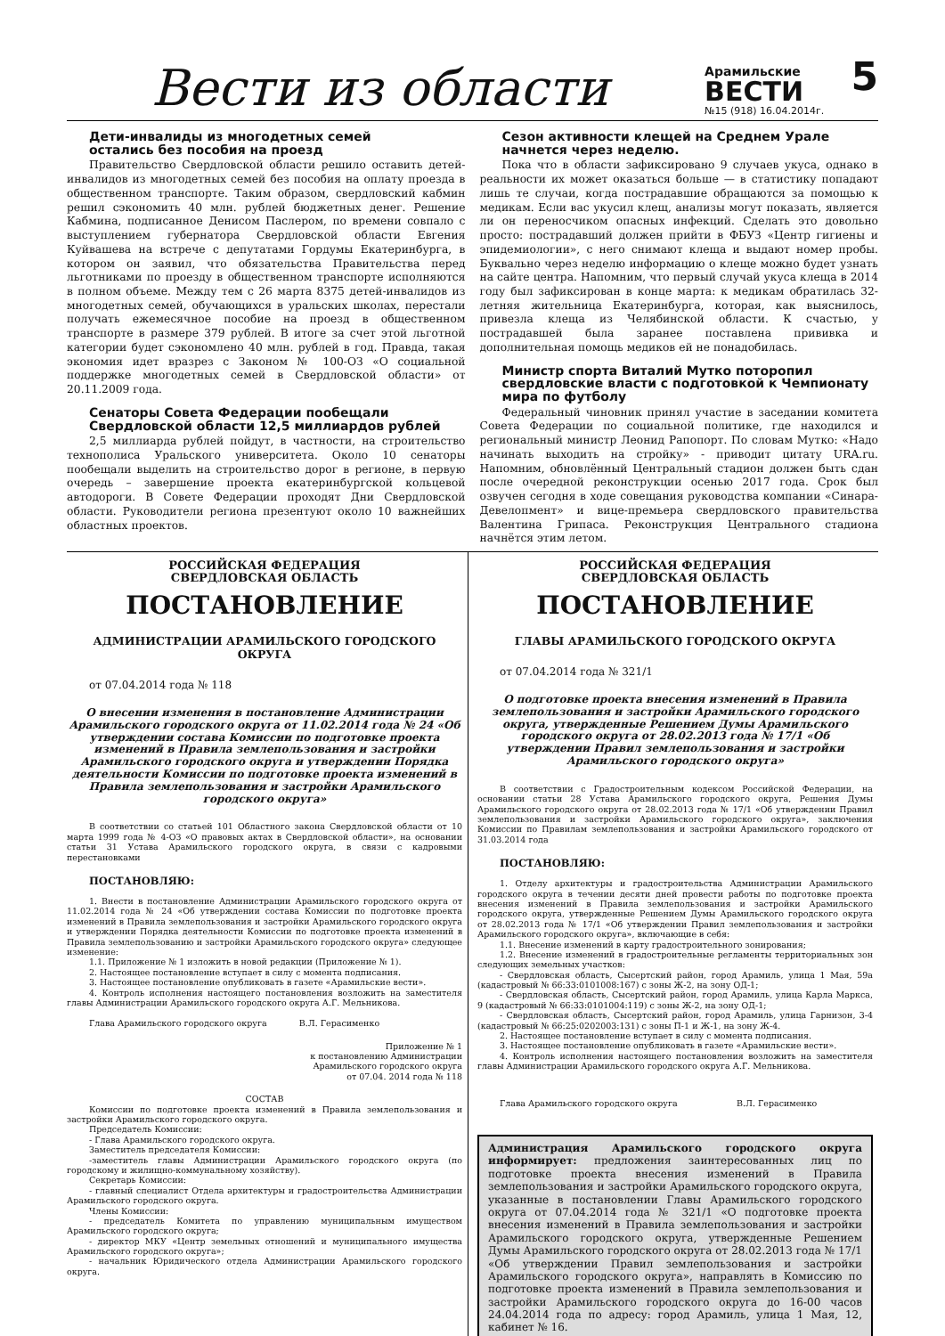Вести из области
Арамильские
ВЕСТИ
№15 (918) 16.04.2014г.
5
Дети-инвалиды из многодетных семей
остались без пособия на проезд
Правительство Свердловской области решило оставить детей-инвалидов из многодетных семей без пособия на оплату проезда в общественном транспорте. Таким образом, свердловский кабмин решил сэкономить 40 млн. рублей бюджетных денег. Решение Кабмина, подписанное Денисом Паслером, по времени совпало с выступлением губернатора Свердловской области Евгения Куйвашева на встрече с депутатами Гордумы Екатеринбурга, в котором он заявил, что обязательства Правительства перед льготниками по проезду в общественном транспорте исполняются в полном объеме. Между тем с 26 марта 8375 детей-инвалидов из многодетных семей, обучающихся в уральских школах, перестали получать ежемесячное пособие на проезд в общественном транспорте в размере 379 рублей. В итоге за счет этой льготной категории будет сэкономлено 40 млн. рублей в год. Правда, такая экономия идет вразрез с Законом № 100-ОЗ «О социальной поддержке многодетных семей в Свердловской области» от 20.11.2009 года.
Сенаторы Совета Федерации пообещали
Свердловской области 12,5 миллиардов рублей
2,5 миллиарда рублей пойдут, в частности, на строительство технополиса Уральского университета. Около 10 сенаторы пообещали выделить на строительство дорог в регионе, в первую очередь – завершение проекта екатеринбургской кольцевой автодороги. В Совете Федерации проходят Дни Свердловской области. Руководители региона презентуют около 10 важнейших областных проектов.
Сезон активности клещей на Среднем Урале
начнется через неделю.
Пока что в области зафиксировано 9 случаев укуса, однако в реальности их может оказаться больше — в статистику попадают лишь те случаи, когда пострадавшие обращаются за помощью к медикам. Если вас укусил клещ, анализы могут показать, является ли он переносчиком опасных инфекций. Сделать это довольно просто: пострадавший должен прийти в ФБУЗ «Центр гигиены и эпидемиологии», с него снимают клеща и выдают номер пробы. Буквально через неделю информацию о клеще можно будет узнать на сайте центра. Напомним, что первый случай укуса клеща в 2014 году был зафиксирован в конце марта: к медикам обратилась 32-летняя жительница Екатеринбурга, которая, как выяснилось, привезла клеща из Челябинской области. К счастью, у пострадавшей была заранее поставлена прививка и дополнительная помощь медиков ей не понадобилась.
Министр спорта Виталий Мутко поторопил свердловские власти с подготовкой к Чемпионату мира по футболу
Федеральный чиновник принял участие в заседании комитета Совета Федерации по социальной политике, где находился и региональный министр Леонид Рапопорт. По словам Мутко: «Надо начинать выходить на стройку» - приводит цитату URA.ru. Напомним, обновлённый Центральный стадион должен быть сдан после очередной реконструкции осенью 2017 года. Срок был озвучен сегодня в ходе совещания руководства компании «Синара-Девелопмент» и вице-премьера свердловского правительства Валентина Грипаса. Реконструкция Центрального стадиона начнётся этим летом.
РОССИЙСКАЯ ФЕДЕРАЦИЯ
СВЕРДЛОВСКАЯ ОБЛАСТЬ
ПОСТАНОВЛЕНИЕ
АДМИНИСТРАЦИИ АРАМИЛЬСКОГО ГОРОДСКОГО ОКРУГА
от 07.04.2014 года № 118
О внесении изменения в постановление Администрации Арамильского городского округа от 11.02.2014 года № 24 «Об утверждении состава Комиссии по подготовке проекта изменений в Правила землепользования и застройки Арамильского городского округа и утверждении Порядка деятельности Комиссии по подготовке проекта изменений в Правила землепользования и застройки Арамильского городского округа»
В соответствии со статьей 101 Областного закона Свердловской области от 10 марта 1999 года № 4-ОЗ «О правовых актах в Свердловской области», на основании статьи 31 Устава Арамильского городского округа, в связи с кадровыми перестановками
ПОСТАНОВЛЯЮ:
1. Внести в постановление Администрации Арамильского городского округа от 11.02.2014 года № 24 «Об утверждении состава Комиссии по подготовке проекта изменений в Правила землепользования и застройки Арамильского городского округа и утверждении Порядка деятельности Комиссии по подготовке проекта изменений в Правила землепользованию и застройки Арамильского городского округа» следующее изменение:
1.1. Приложение № 1 изложить в новой редакции (Приложение № 1).
2. Настоящее постановление вступает в силу с момента подписания.
3. Настоящее постановление опубликовать в газете «Арамильские вести».
4. Контроль исполнения настоящего постановления возложить на заместителя главы Администрации Арамильского городского округа А.Г. Мельникова.
Глава Арамильского городского округа В.Л. Герасименко
Приложение № 1
к постановлению Администрации
Арамильского городского округа
от 07.04. 2014 года № 118
СОСТАВ
Комиссии по подготовке проекта изменений в Правила землепользования и застройки Арамильского городского округа.
Председатель Комиссии:
- Глава Арамильского городского округа.
Заместитель председателя Комиссии:
-заместитель главы Администрации Арамильского городского округа (по городскому и жилищно-коммунальному хозяйству).
Секретарь Комиссии:
- главный специалист Отдела архитектуры и градостроительства Администрации Арамильского городского округа.
Члены Комиссии:
- председатель Комитета по управлению муниципальным имуществом Арамильского городского округа;
- директор МКУ «Центр земельных отношений и муниципального имущества Арамильского городского округа»;
- начальник Юридического отдела Администрации Арамильского городского округа.
РОССИЙСКАЯ ФЕДЕРАЦИЯ
СВЕРДЛОВСКАЯ ОБЛАСТЬ
ПОСТАНОВЛЕНИЕ
ГЛАВЫ АРАМИЛЬСКОГО ГОРОДСКОГО ОКРУГА
от 07.04.2014 года № 321/1
О подготовке проекта внесения изменений в Правила землепользования и застройки Арамильского городского округа, утвержденные Решением Думы Арамильского городского округа от 28.02.2013 года № 17/1 «Об утверждении Правил землепользования и застройки Арамильского городского округа»
В соответствии с Градостроительным кодексом Российской Федерации, на основании статьи 28 Устава Арамильского городского округа, Решения Думы Арамильского городского округа от 28.02.2013 года № 17/1 «Об утверждении Правил землепользования и застройки Арамильского городского округа», заключения Комиссии по Правилам землепользования и застройки Арамильского городского от 31.03.2014 года
ПОСТАНОВЛЯЮ:
1. Отделу архитектуры и градостроительства Администрации Арамильского городского округа в течении десяти дней провести работы по подготовке проекта внесения изменений в Правила землепользования и застройки Арамильского городского округа, утвержденные Решением Думы Арамильского городского округа от 28.02.2013 года № 17/1 «Об утверждении Правил землепользования и застройки Арамильского городского округа», включающие в себя:
1.1. Внесение изменений в карту градостроительного зонирования;
1.2. Внесение изменений в градостроительные регламенты территориальных зон следующих земельных участков:
- Свердловская область, Сысертский район, город Арамиль, улица 1 Мая, 59а (кадастровый № 66:33:0101008:167) с зоны Ж-2, на зону ОД-1;
- Свердловская область, Сысертский район, город Арамиль, улица Карла Маркса, 9 (кадастровый № 66:33:0101004:119) с зоны Ж-2, на зону ОД-1;
- Свердловская область, Сысертский район, город Арамиль, улица Гарнизон, 3-4 (кадастровый № 66:25:0202003:131) с зоны П-1 и Ж-1, на зону Ж-4.
2. Настоящее постановление вступает в силу с момента подписания.
3. Настоящее постановление опубликовать в газете «Арамильские вести».
4. Контроль исполнения настоящего постановления возложить на заместителя главы Администрации Арамильского городского округа А.Г. Мельникова.
Глава Арамильского городского округа В.Л. Герасименко
Администрация Арамильского городского округа информирует: предложения заинтересованных лиц по подготовке проекта внесения изменений в Правила землепользования и застройки Арамильского городского округа, указанные в постановлении Главы Арамильского городского округа от 07.04.2014 года № 321/1 «О подготовке проекта внесения изменений в Правила землепользования и застройки Арамильского городского округа, утвержденные Решением Думы Арамильского городского округа от 28.02.2013 года № 17/1 «Об утверждении Правил землепользования и застройки Арамильского городского округа», направлять в Комиссию по подготовке проекта изменений в Правила землепользования и застройки Арамильского городского округа до 16-00 часов 24.04.2014 года по адресу: город Арамиль, улица 1 Мая, 12, кабинет № 16.